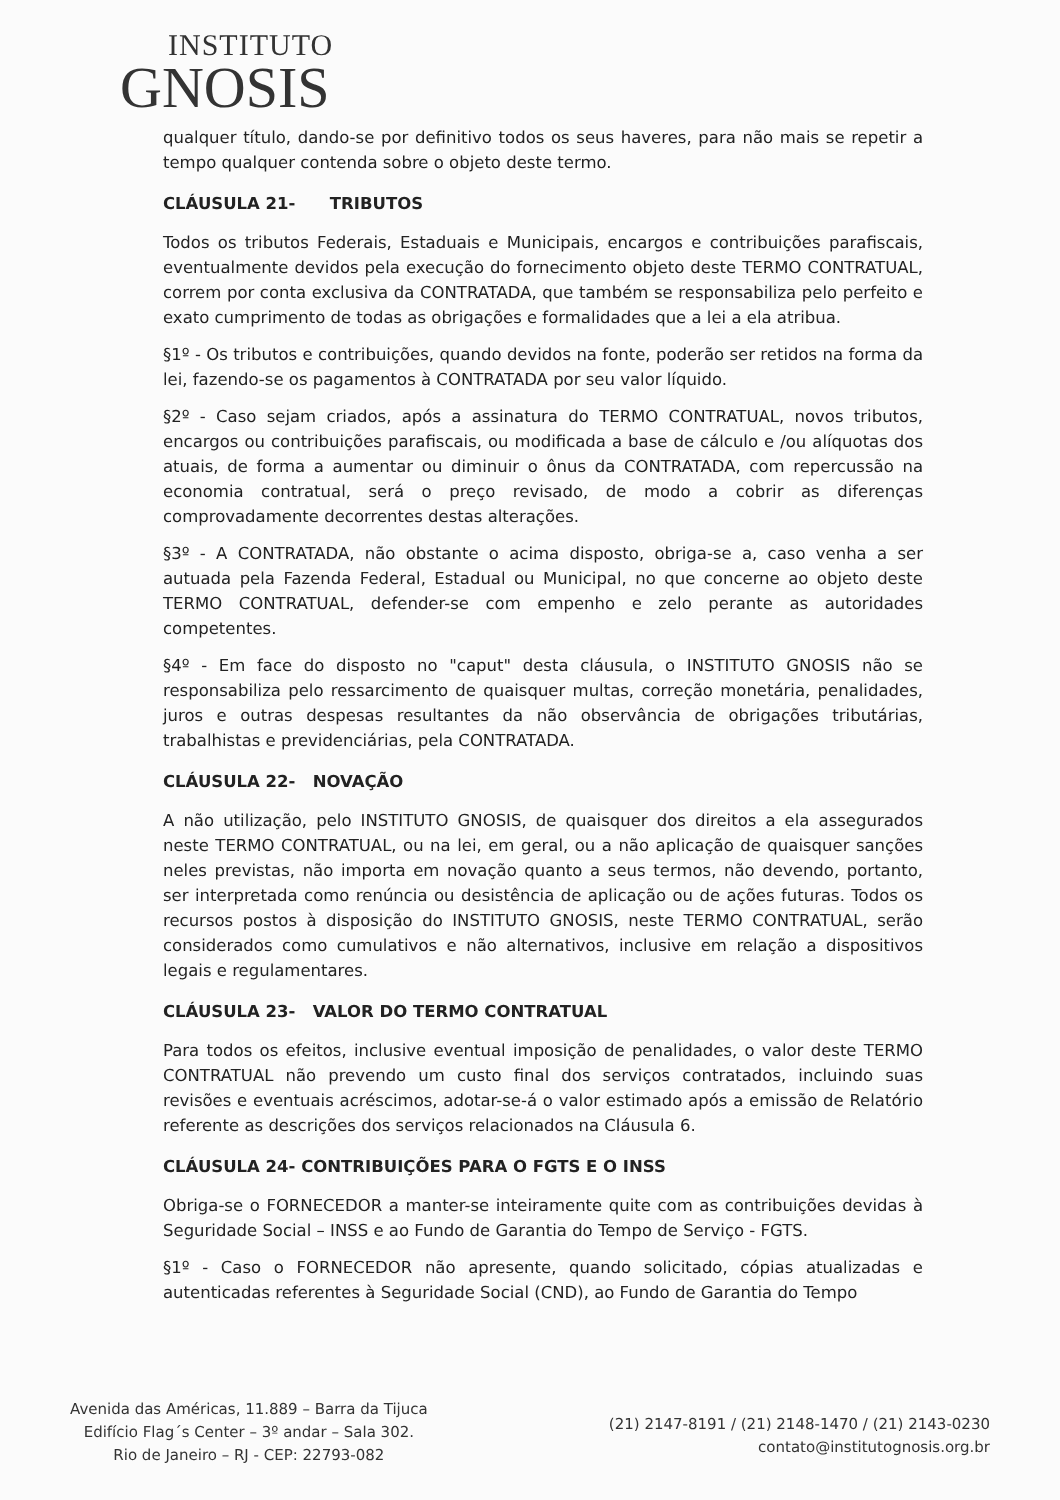INSTITUTO
GNOSIS
qualquer título, dando-se por definitivo todos os seus haveres, para não mais se repetir a tempo qualquer contenda sobre o objeto deste termo.
CLÁUSULA 21- TRIBUTOS
Todos os tributos Federais, Estaduais e Municipais, encargos e contribuições parafiscais, eventualmente devidos pela execução do fornecimento objeto deste TERMO CONTRATUAL, correm por conta exclusiva da CONTRATADA, que também se responsabiliza pelo perfeito e exato cumprimento de todas as obrigações e formalidades que a lei a ela atribua.
§1º - Os tributos e contribuições, quando devidos na fonte, poderão ser retidos na forma da lei, fazendo-se os pagamentos à CONTRATADA por seu valor líquido.
§2º - Caso sejam criados, após a assinatura do TERMO CONTRATUAL, novos tributos, encargos ou contribuições parafiscais, ou modificada a base de cálculo e /ou alíquotas dos atuais, de forma a aumentar ou diminuir o ônus da CONTRATADA, com repercussão na economia contratual, será o preço revisado, de modo a cobrir as diferenças comprovadamente decorrentes destas alterações.
§3º - A CONTRATADA, não obstante o acima disposto, obriga-se a, caso venha a ser autuada pela Fazenda Federal, Estadual ou Municipal, no que concerne ao objeto deste TERMO CONTRATUAL, defender-se com empenho e zelo perante as autoridades competentes.
§4º - Em face do disposto no "caput" desta cláusula, o INSTITUTO GNOSIS não se responsabiliza pelo ressarcimento de quaisquer multas, correção monetária, penalidades, juros e outras despesas resultantes da não observância de obrigações tributárias, trabalhistas e previdenciárias, pela CONTRATADA.
CLÁUSULA 22- NOVAÇÃO
A não utilização, pelo INSTITUTO GNOSIS, de quaisquer dos direitos a ela assegurados neste TERMO CONTRATUAL, ou na lei, em geral, ou a não aplicação de quaisquer sanções neles previstas, não importa em novação quanto a seus termos, não devendo, portanto, ser interpretada como renúncia ou desistência de aplicação ou de ações futuras. Todos os recursos postos à disposição do INSTITUTO GNOSIS, neste TERMO CONTRATUAL, serão considerados como cumulativos e não alternativos, inclusive em relação a dispositivos legais e regulamentares.
CLÁUSULA 23- VALOR DO TERMO CONTRATUAL
Para todos os efeitos, inclusive eventual imposição de penalidades, o valor deste TERMO CONTRATUAL não prevendo um custo final dos serviços contratados, incluindo suas revisões e eventuais acréscimos, adotar-se-á o valor estimado após a emissão de Relatório referente as descrições dos serviços relacionados na Cláusula 6.
CLÁUSULA 24- CONTRIBUIÇÕES PARA O FGTS E O INSS
Obriga-se o FORNECEDOR a manter-se inteiramente quite com as contribuições devidas à Seguridade Social – INSS e ao Fundo de Garantia do Tempo de Serviço - FGTS.
§1º - Caso o FORNECEDOR não apresente, quando solicitado, cópias atualizadas e autenticadas referentes à Seguridade Social (CND), ao Fundo de Garantia do Tempo
Avenida das Américas, 11.889 – Barra da Tijuca
Edifício Flag´s Center – 3º andar – Sala 302.
Rio de Janeiro – RJ - CEP: 22793-082
(21) 2147-8191 / (21) 2148-1470 / (21) 2143-0230
contato@institutognosis.org.br